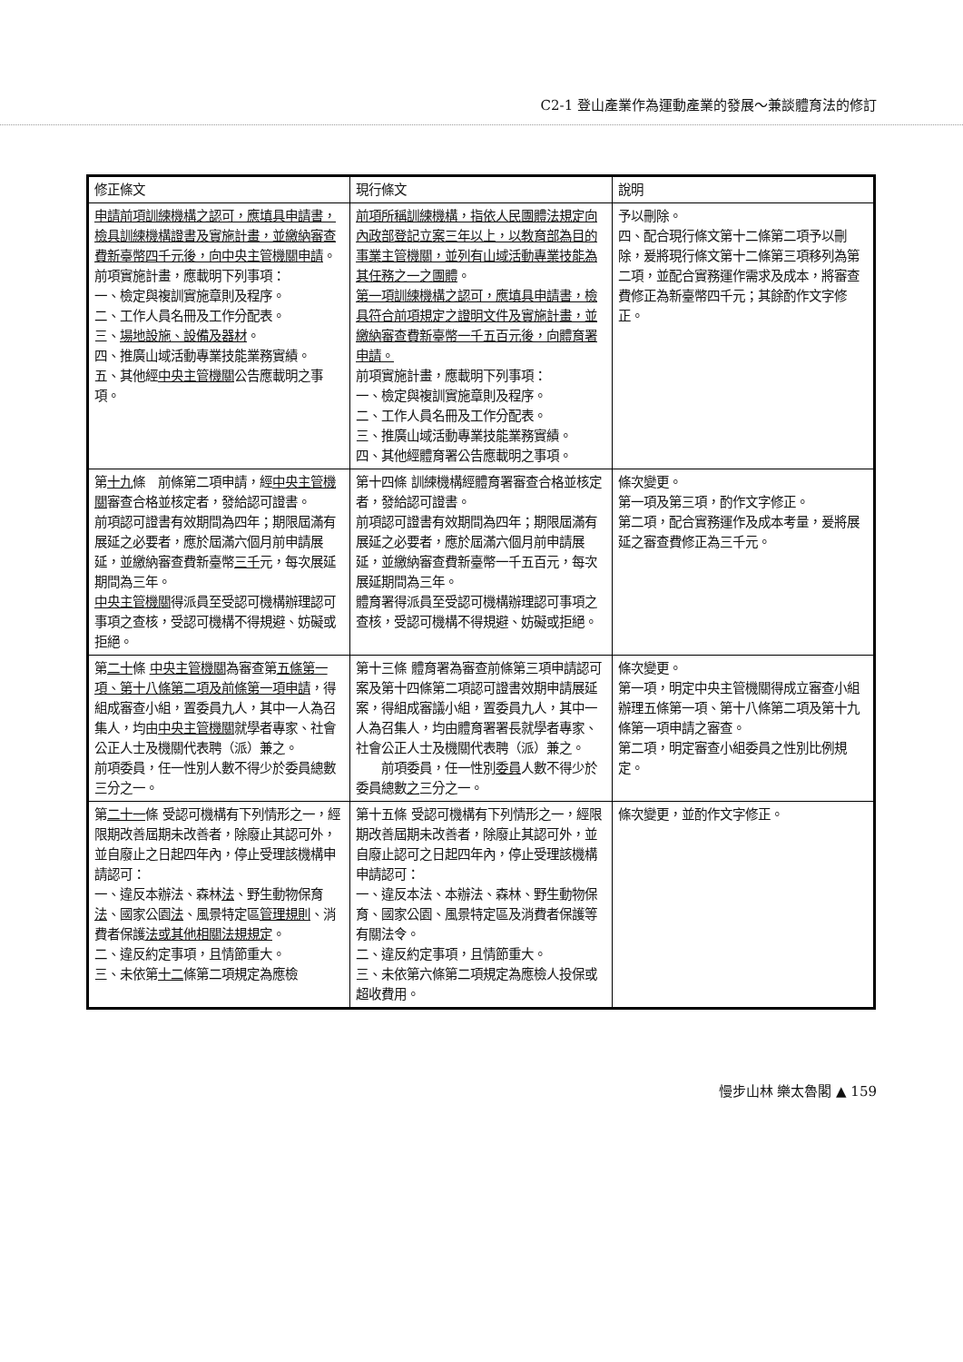C2-1 登山產業作為運動產業的發展～兼談體育法的修訂
| 修正條文 | 現行條文 | 說明 |
| --- | --- | --- |
| 申請前項訓練機構之認可，應填具申請書，檢具訓練機構證書及實施計畫，並繳納審查費新臺幣四千元後，向中央主管機關申請 。 前項實施計畫，應載明下列事項： 一、檢定與複訓實施章則及程序。 二、工作人員名冊及工作分配表。 三、 場地設施、設備及器材 。 四、推廣山域活動專業技能業務實績。 五、其他經 中央主管機關 公告應載明之事項。 | 前項所稱訓練機構，指依人民團體法規定向內政部登記立案三年以上，以教育部為目的事業主管機關，並列有山域活動專業技能為其任務之一之團體 。 第一項訓練機構之認可，應填具申請書，檢具符合前項規定之證明文件及實施計畫，並繳納審查費新臺幣一千五百元後，向體育署申請。 前項實施計畫，應載明下列事項： 一、檢定與複訓實施章則及程序。 二、工作人員名冊及工作分配表。 三、推廣山域活動專業技能業務實績。 四、其他經體育署公告應載明之事項。 | 予以刪除。 四、配合現行條文第十二條第二項予以刪除，爰將現行條文第十二條第三項移列為第二項，並配合實務運作需求及成本，將審查費修正為新臺幣四千元；其餘酌作文字修正。 |
| 第 十九 條 前條第二項申請，經 中央主管機關 審查合格並核定者，發給認可證書。 前項認可證書有效期間為四年；期限屆滿有展延之必要者，應於屆滿六個月前申請展延，並繳納審查費新臺幣 三千 元，每次展延期間為三年。 中央主管機關 得派員至受認可機構辦理認可事項之查核，受認可機構不得規避、妨礙或拒絕。 | 第十四條 訓練機構經體育署審查合格並核定者，發給認可證書。 前項認可證書有效期間為四年；期限屆滿有展延之必要者，應於屆滿六個月前申請展延，並繳納審查費新臺幣一千五百元，每次展延期間為三年。 體育署得派員至受認可機構辦理認可事項之查核，受認可機構不得規避、妨礙或拒絕。 | 條次變更。 第一項及第三項，酌作文字修正。 第二項，配合實務運作及成本考量，爰將展延之審查費修正為三千元。 |
| 第 二十 條 中央主管機關 為審查第 五條第一項、第十八條第二項及前條第一項申請 ，得組成審查小組，置委員九人，其中一人為召集人，均由 中央主管機關 就學者專家、社會公正人士及機關代表聘（派）兼之。 前項委員，任一性別人數不得少於委員總數三分之一。 | 第十三條 體育署為審查前條第三項申請認可案及第十四條第二項認可證書效期申請展延案，得組成審議小組，置委員九人，其中一人為召集人，均由體育署署長就學者專家、社會公正人士及機關代表聘（派）兼之。 前項委員，任一性別 委員 人數不得少於委員總數 之 三分之一。 | 條次變更。 第一項，明定中央主管機關得成立審查小組辦理五條第一項、第十八條第二項及第十九條第一項申請之審查。 第二項，明定審查小組委員之性別比例規定。 |
| 第 二十一 條 受認可機構有下列情形之一，經限期改善屆期未改善者，除廢止其認可外，並自廢止之日起四年內，停止受理該機構申請認可： 一、違反本辦法、森林 法 、野生動物保育 法 、國家公園 法 、風景特定區 管理規則 、消費者保護 法或其他相關法規規定 。 二、違反約定事項，且情節重大。 三、未依第 十二 條第二項規定為應檢 | 第十五條 受認可機構有下列情形之一，經限期改善屆期未改善者，除廢止其認可外，並自廢止認可之日起四年內，停止受理該機構申請認可： 一、違反本法、本辦法、森林、野生動物保育、國家公園、風景特定區及消費者保護等有關法令。 二、違反約定事項，且情節重大。 三、未依第六條第二項規定為應檢人投保或超收費用。 | 條次變更，並酌作文字修正。 |
慢步山林 樂太魯閣 ▲ 159